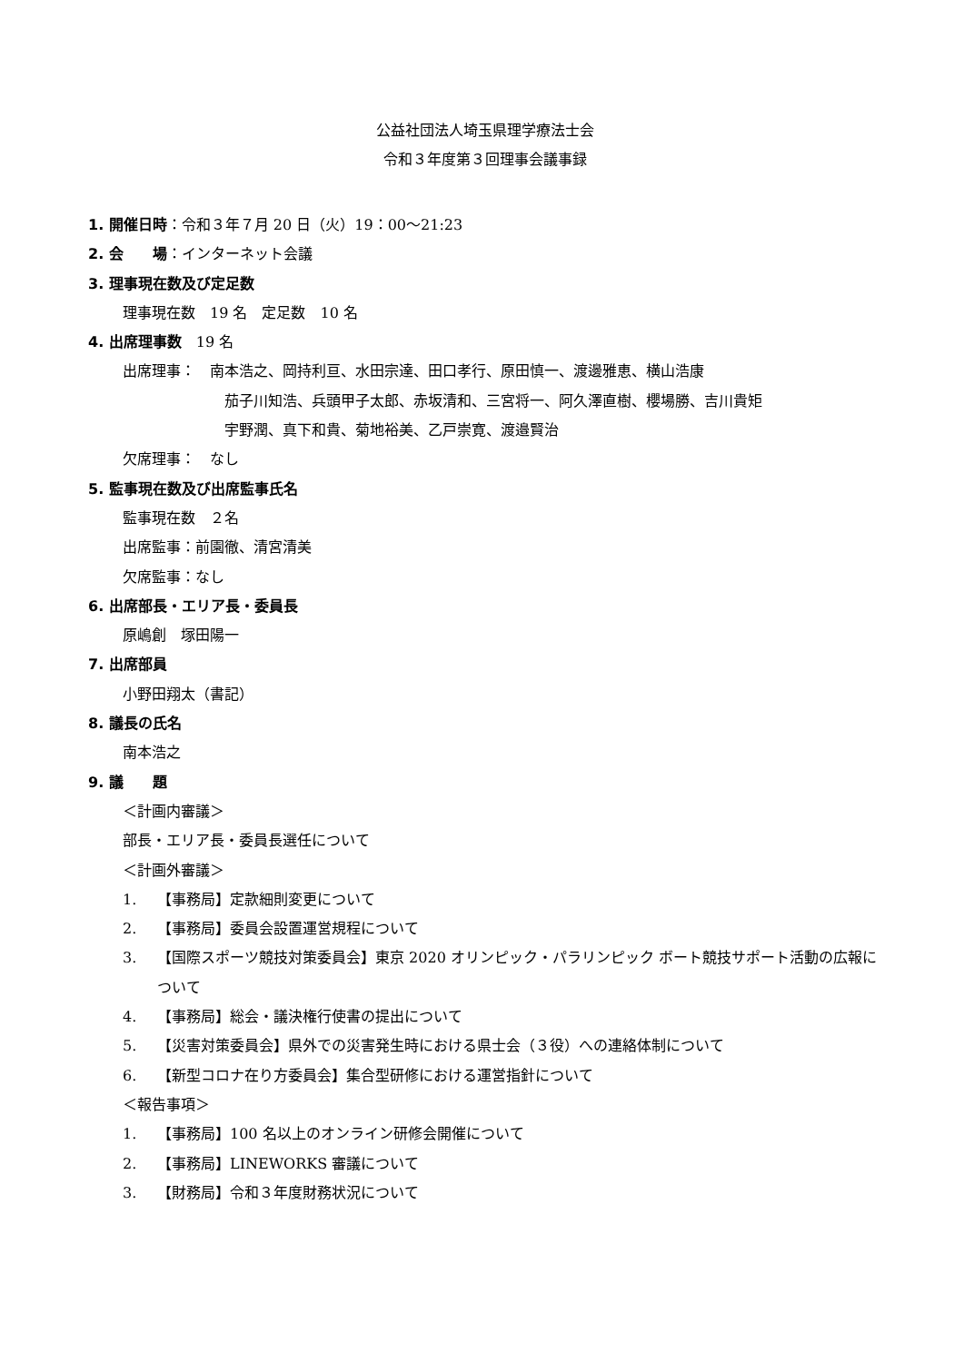公益社団法人埼玉県理学療法士会
令和３年度第３回理事会議事録
1. 開催日時：令和３年７月 20 日（火）19：00～21:23
2. 会　　場：インターネット会議
3. 理事現在数及び定足数
理事現在数　19 名　定足数　10 名
4. 出席理事数　19 名
出席理事：　南本浩之、岡持利亘、水田宗達、田口孝行、原田慎一、渡邊雅恵、横山浩康
茄子川知浩、兵頭甲子太郎、赤坂清和、三宮将一、阿久澤直樹、櫻場勝、吉川貴矩
宇野潤、真下和貴、菊地裕美、乙戸崇寛、渡邉賢治
欠席理事：　なし
5. 監事現在数及び出席監事氏名
監事現在数　２名
出席監事：前園徹、清宮清美
欠席監事：なし
6. 出席部長・エリア長・委員長
原嶋創　塚田陽一
7. 出席部員
小野田翔太（書記）
8. 議長の氏名
南本浩之
9. 議　　題
＜計画内審議＞
部長・エリア長・委員長選任について
＜計画外審議＞
1. 【事務局】定款細則変更について
2. 【事務局】委員会設置運営規程について
3. 【国際スポーツ競技対策委員会】東京 2020 オリンピック・パラリンピック ボート競技サポート活動の広報について
4. 【事務局】総会・議決権行使書の提出について
5. 【災害対策委員会】県外での災害発生時における県士会（３役）への連絡体制について
6. 【新型コロナ在り方委員会】集合型研修における運営指針について
＜報告事項＞
1. 【事務局】100 名以上のオンライン研修会開催について
2. 【事務局】LINEWORKS 審議について
3. 【財務局】令和３年度財務状況について